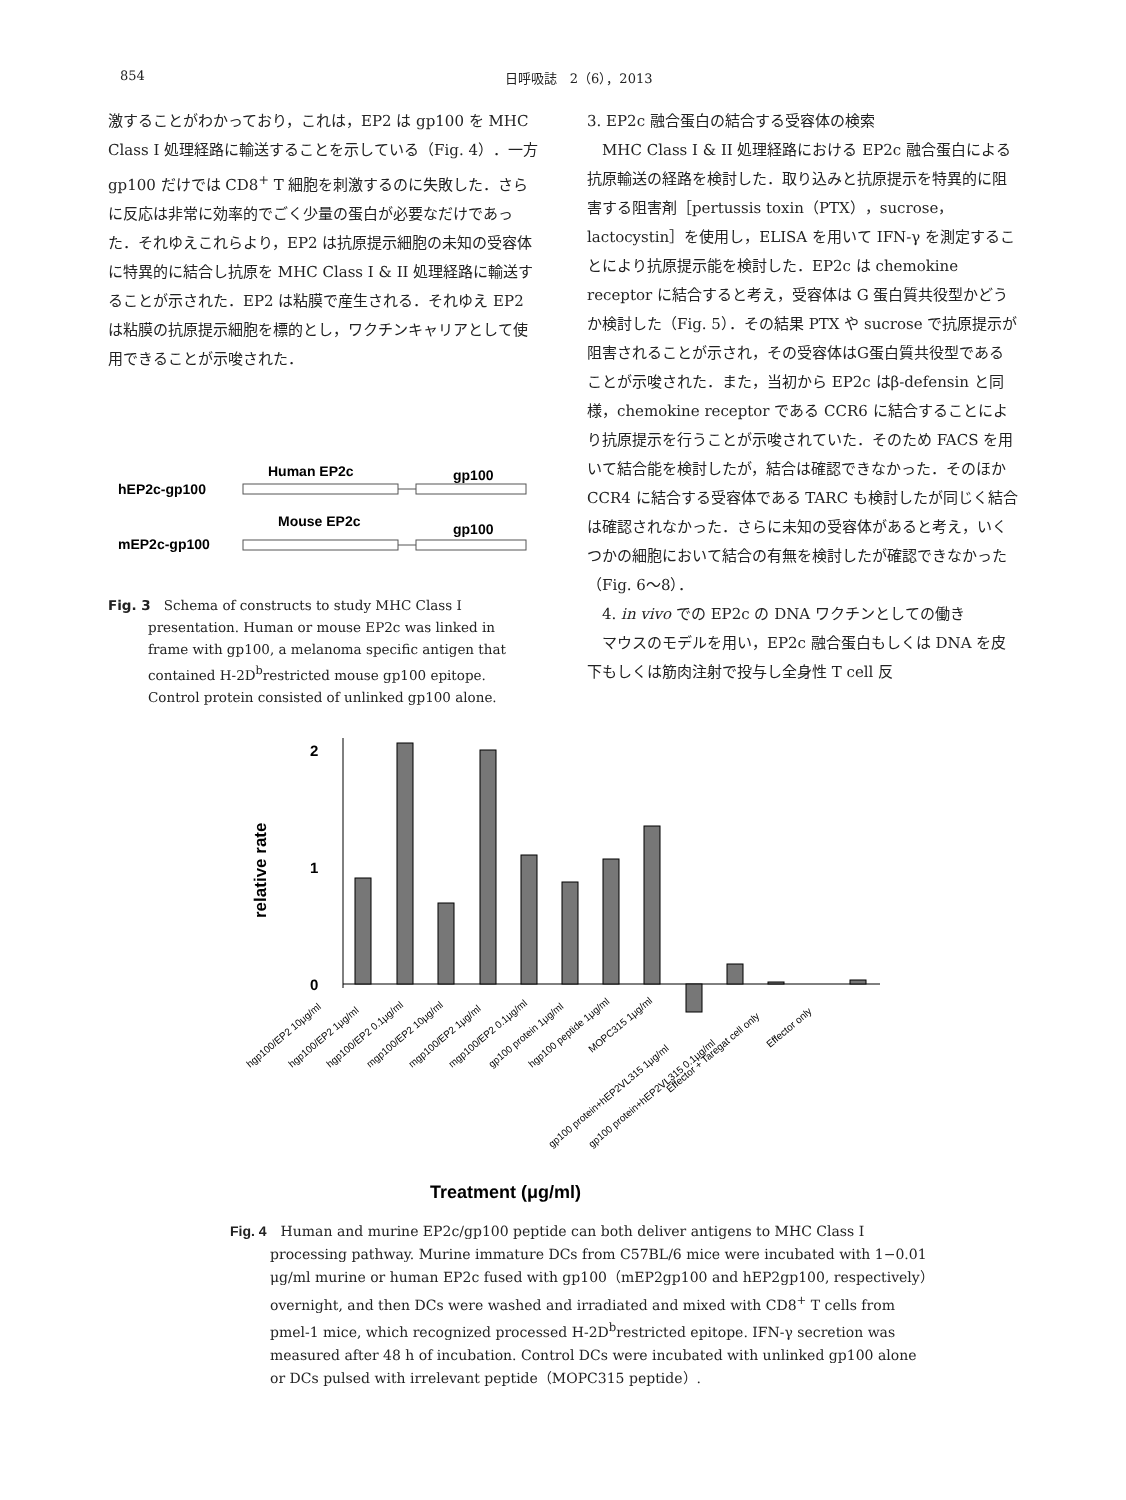854 日呼吸誌　2（6），2013
激することがわかっており，これは，EP2 は gp100 を MHC Class I 処理経路に輸送することを示している（Fig. 4）．一方 gp100 だけでは CD8<sup>+</sup> T 細胞を刺激するのに失敗した．さらに反応は非常に効率的でごく少量の蛋白が必要なだけであった．それゆえこれらより，EP2 は抗原提示細胞の未知の受容体に特異的に結合し抗原を MHC Class I & II 処理経路に輸送することが示された．EP2 は粘膜で産生される．それゆえ EP2 は粘膜の抗原提示細胞を標的とし，ワクチンキャリアとして使用できることが示唆された．
Human EP2c
gp100
hEP2c-gp100
Mouse EP2c
gp100
mEP2c-gp100
Fig. 3　Schema of constructs to study MHC Class I presentation. Human or mouse EP2c was linked in frame with gp100, a melanoma specific antigen that contained H-2D<sup>b</sup>restricted mouse gp100 epitope. Control protein consisted of unlinked gp100 alone.
3. EP2c 融合蛋白の結合する受容体の検索
　MHC Class I & II 処理経路における EP2c 融合蛋白による抗原輸送の経路を検討した．取り込みと抗原提示を特異的に阻害する阻害剤［pertussis toxin（PTX），sucrose，lactocystin］を使用し，ELISA を用いて IFN-γ を測定することにより抗原提示能を検討した．EP2c は chemokine receptor に結合すると考え，受容体は G 蛋白質共役型かどうか検討した（Fig. 5）．その結果 PTX や sucrose で抗原提示が阻害されることが示され，その受容体はG蛋白質共役型であることが示唆された．また，当初から EP2c はβ-defensin と同様，chemokine receptor である CCR6 に結合することにより抗原提示を行うことが示唆されていた．そのため FACS を用いて結合能を検討したが，結合は確認できなかった．そのほか CCR4 に結合する受容体である TARC も検討したが同じく結合は確認されなかった．さらに未知の受容体があると考え，いくつかの細胞において結合の有無を検討したが確認できなかった（Fig. 6〜8）．
　4. in vivo での EP2c の DNA ワクチンとしての働き
　マウスのモデルを用い，EP2c 融合蛋白もしくは DNA を皮下もしくは筋肉注射で投与し全身性 T cell 反
2
1
0
relative rate
hgp100/EP2 10μg/ml
hgp100/EP2 1μg/ml
hgp100/EP2 0.1μg/ml
mgp100/EP2 10μg/ml
mgp100/EP2 1μg/ml
mgp100/EP2 0.1μg/ml
gp100 protein 1μg/ml
hgp100 peptide 1μg/ml
MOPC315 1μg/ml
gp100 protein+hEP2VL315 1μg/ml
gp100 protein+hEP2VL315 0.1μg/ml
Effector + Taregat cell only
Effector only
Treatment (μg/ml)
Fig. 4　Human and murine EP2c/gp100 peptide can both deliver antigens to MHC Class I processing pathway. Murine immature DCs from C57BL/6 mice were incubated with 1−0.01 μg/ml murine or human EP2c fused with gp100（mEP2gp100 and hEP2gp100, respectively）overnight, and then DCs were washed and irradiated and mixed with CD8<sup>+</sup> T cells from pmel-1 mice, which recognized processed H-2D<sup>b</sup>restricted epitope. IFN-γ secretion was measured after 48 h of incubation. Control DCs were incubated with unlinked gp100 alone or DCs pulsed with irrelevant peptide（MOPC315 peptide）.